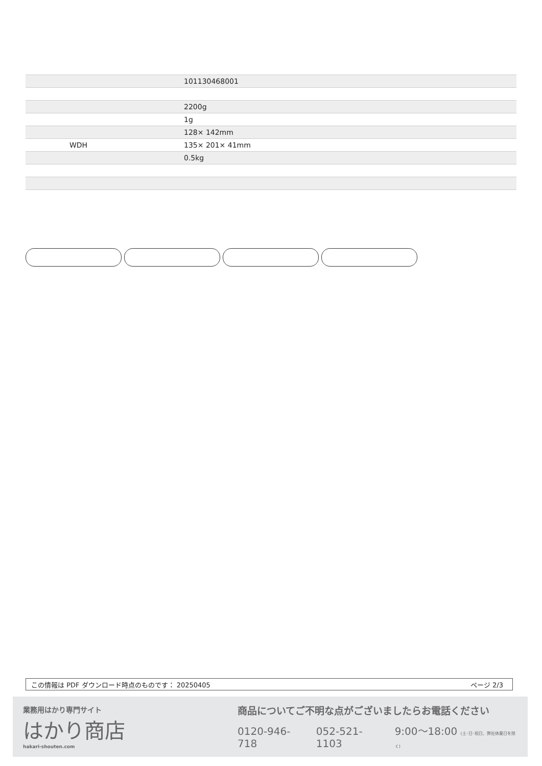| | 101130468001 |
| | 2200g |
| | 1g |
| | 128× 142mm |
| WDH | 135× 201× 41mm |
| | 0.5kg |
この情報は PDF ダウンロード時点のものです： 20250405 ページ 2/3
業務用はかり専門サイト
はかり商店
hakari-shouten.com
商品についてご不明な点がございましたらお電話ください
0120-946-718 052-521-1103 9:00〜18:00 (土･日･祝日、弊社休業日を除く)